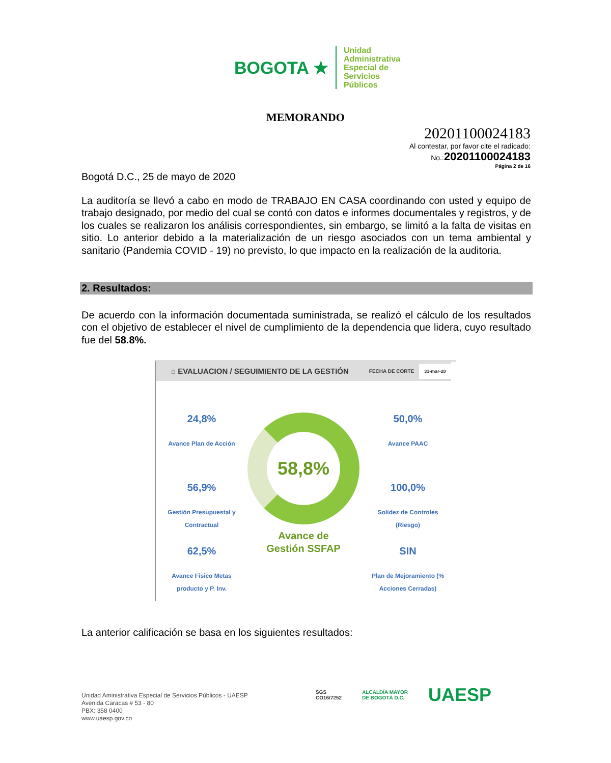BOGOTA ★
Unidad
Administrativa
Especial de
Servicios
Públicos
MEMORANDO
20201100024183
Al contestar, por favor cite el radicado:
No.:20201100024183
Página 2 de 16
Bogotá D.C., 25 de mayo de 2020
La auditoría se llevó a cabo en modo de TRABAJO EN CASA coordinando con usted y equipo de trabajo designado, por medio del cual se contó con datos e informes documentales y registros, y de los cuales se realizaron los análisis correspondientes, sin embargo, se limitó a la falta de visitas en sitio. Lo anterior debido a la materialización de un riesgo asociados con un tema ambiental y sanitario (Pandemia COVID - 19) no previsto, lo que impacto en la realización de la auditoria.
2. Resultados:
De acuerdo con la información documentada suministrada, se realizó el cálculo de los resultados con el objetivo de establecer el nivel de cumplimiento de la dependencia que lidera, cuyo resultado fue del 58.8%.
⌂ EVALUACION / SEGUIMIENTO DE LA GESTIÓN FECHA DE CORTE 31-mar-20
24,8%
Avance Plan de Acción
56,9%
Gestión Presupuestal y Contractual
62,5%
Avance Fisico Metas producto y P. Inv.
58,8%
Avance de Gestión SSFAP
50,0%
Avance PAAC
100,0%
Solidez de Controles (Riesgo)
SIN
Plan de Mejoramiento (% Acciones Cerradas)
La anterior calificación se basa en los siguientes resultados:
Unidad Aministrativa Especial de Servicios Públicos - UAESP
Avenida Caracas # 53 - 80
PBX: 358 0400
www.uaesp.gov.co
SGS
CO16/7252
ALCALDÍA MAYOR
DE BOGOTÁ D.C.
UAESP